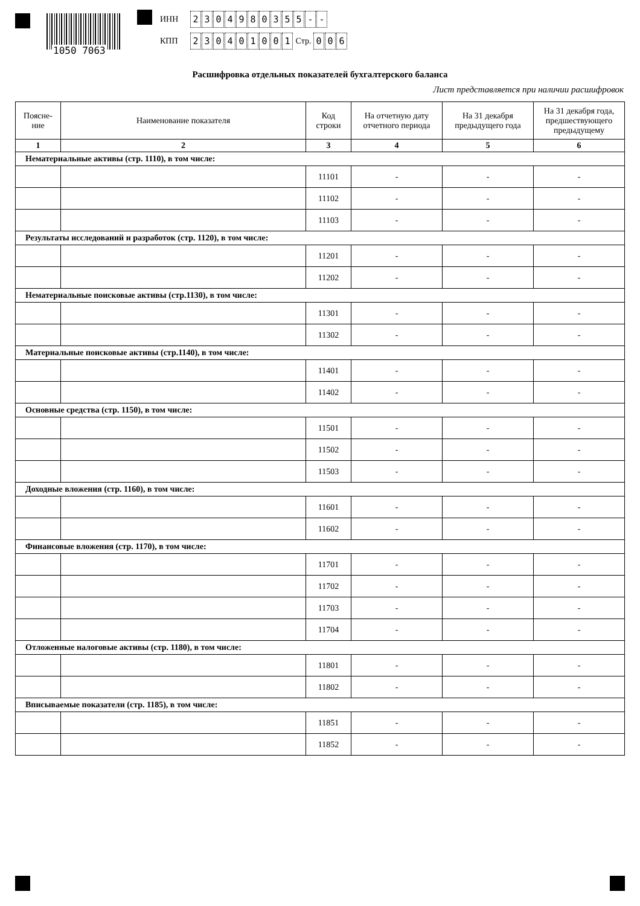1050 7063
ИНН 2304980355 - -
КПП 230401001 Стр. 0 0 6
Расшифровка отдельных показателей бухгалтерского баланса
Лист представляется при наличии расшифровок
| Поясне- ние | Наименование показателя | Код строки | На отчетную дату отчетного периода | На 31 декабря предыдущего года | На 31 декабря года, предшествующего предыдущему |
| --- | --- | --- | --- | --- | --- |
| 1 | 2 | 3 | 4 | 5 | 6 |
| Нематериальные активы (стр. 1110), в том числе: | | | | | |
| | | 11101 | - | - | - |
| | | 11102 | - | - | - |
| | | 11103 | - | - | - |
| Результаты исследований и разработок (стр. 1120), в том числе: | | | | | |
| | | 11201 | - | - | - |
| | | 11202 | - | - | - |
| Нематериальные поисковые активы (стр.1130), в том числе: | | | | | |
| | | 11301 | - | - | - |
| | | 11302 | - | - | - |
| Материальные поисковые активы (стр.1140), в том числе: | | | | | |
| | | 11401 | - | - | - |
| | | 11402 | - | - | - |
| Основные средства (стр. 1150), в том числе: | | | | | |
| | | 11501 | - | - | - |
| | | 11502 | - | - | - |
| | | 11503 | - | - | - |
| Доходные вложения (стр. 1160), в том числе: | | | | | |
| | | 11601 | - | - | - |
| | | 11602 | - | - | - |
| Финансовые вложения (стр. 1170), в том числе: | | | | | |
| | | 11701 | - | - | - |
| | | 11702 | - | - | - |
| | | 11703 | - | - | - |
| | | 11704 | - | - | - |
| Отложенные налоговые активы (стр. 1180), в том числе: | | | | | |
| | | 11801 | - | - | - |
| | | 11802 | - | - | - |
| Вписываемые показатели (стр. 1185), в том числе: | | | | | |
| | | 11851 | - | - | - |
| | | 11852 | - | - | - |